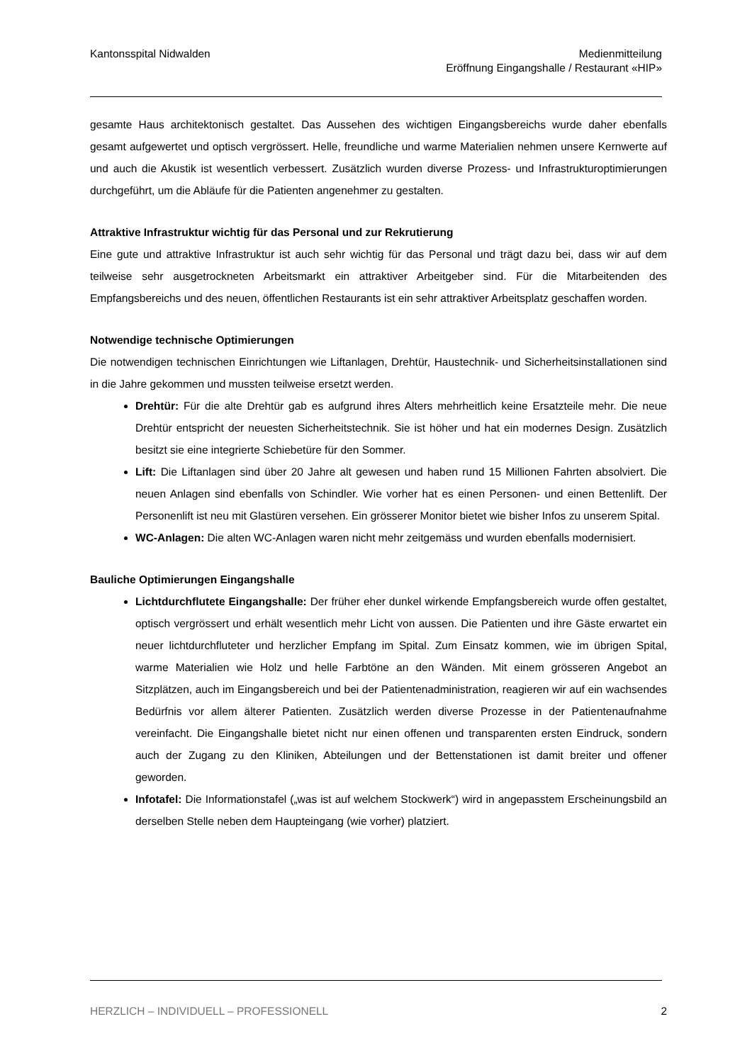Kantonsspital Nidwalden Medienmitteilung
Eröffnung Eingangshalle / Restaurant «HIP»
gesamte Haus architektonisch gestaltet. Das Aussehen des wichtigen Eingangsbereichs wurde daher ebenfalls gesamt aufgewertet und optisch vergrössert. Helle, freundliche und warme Materialien nehmen unsere Kernwerte auf und auch die Akustik ist wesentlich verbessert. Zusätzlich wurden diverse Prozess- und Infrastrukturoptimierungen durchgeführt, um die Abläufe für die Patienten angenehmer zu gestalten.
Attraktive Infrastruktur wichtig für das Personal und zur Rekrutierung
Eine gute und attraktive Infrastruktur ist auch sehr wichtig für das Personal und trägt dazu bei, dass wir auf dem teilweise sehr ausgetrockneten Arbeitsmarkt ein attraktiver Arbeitgeber sind. Für die Mitarbeitenden des Empfangsbereichs und des neuen, öffentlichen Restaurants ist ein sehr attraktiver Arbeitsplatz geschaffen worden.
Notwendige technische Optimierungen
Die notwendigen technischen Einrichtungen wie Liftanlagen, Drehtür, Haustechnik- und Sicherheits­installationen sind in die Jahre gekommen und mussten teilweise ersetzt werden.
Drehtür: Für die alte Drehtür gab es aufgrund ihres Alters mehrheitlich keine Ersatzteile mehr. Die neue Drehtür entspricht der neuesten Sicherheitstechnik. Sie ist höher und hat ein modernes Design. Zusätzlich besitzt sie eine integrierte Schiebetüre für den Sommer.
Lift: Die Liftanlagen sind über 20 Jahre alt gewesen und haben rund 15 Millionen Fahrten absolviert. Die neuen Anlagen sind ebenfalls von Schindler. Wie vorher hat es einen Personen- und einen Bettenlift. Der Personenlift ist neu mit Glastüren versehen. Ein grösserer Monitor bietet wie bisher Infos zu unserem Spital.
WC-Anlagen: Die alten WC-Anlagen waren nicht mehr zeitgemäss und wurden ebenfalls modernisiert.
Bauliche Optimierungen Eingangshalle
Lichtdurchflutete Eingangshalle: Der früher eher dunkel wirkende Empfangsbereich wurde offen gestaltet, optisch vergrössert und erhält wesentlich mehr Licht von aussen. Die Patienten und ihre Gäste erwartet ein neuer lichtdurchfluteter und herzlicher Empfang im Spital. Zum Einsatz kommen, wie im übrigen Spital, warme Materialien wie Holz und helle Farbtöne an den Wänden. Mit einem grösseren Angebot an Sitzplätzen, auch im Eingangsbereich und bei der Patientenadministration, reagieren wir auf ein wachsendes Bedürfnis vor allem älterer Patienten. Zusätzlich werden diverse Prozesse in der Patientenaufnahme vereinfacht. Die Eingangshalle bietet nicht nur einen offenen und transparenten ersten Eindruck, sondern auch der Zugang zu den Kliniken, Abteilungen und der Bettenstationen ist damit breiter und offener geworden.
Infotafel: Die Informationstafel („was ist auf welchem Stockwerk“) wird in angepasstem Erscheinungsbild an derselben Stelle neben dem Haupteingang (wie vorher) platziert.
HERZLICH – INDIVIDUELL – PROFESSIONELL 2